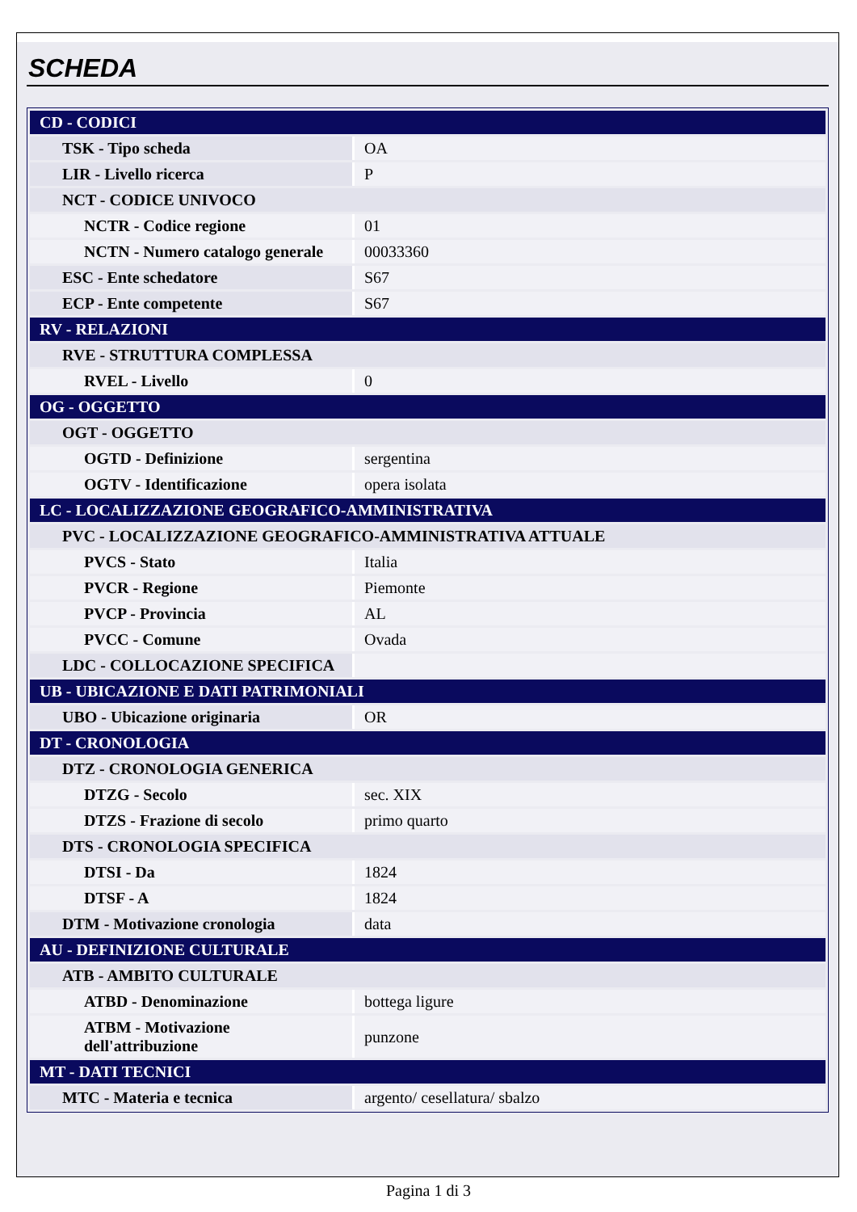SCHEDA
| CD - CODICI | |
| TSK - Tipo scheda | OA |
| LIR - Livello ricerca | P |
| NCT - CODICE UNIVOCO | |
| NCTR - Codice regione | 01 |
| NCTN - Numero catalogo generale | 00033360 |
| ESC - Ente schedatore | S67 |
| ECP - Ente competente | S67 |
| RV - RELAZIONI | |
| RVE - STRUTTURA COMPLESSA | |
| RVEL - Livello | 0 |
| OG - OGGETTO | |
| OGT - OGGETTO | |
| OGTD - Definizione | sergentina |
| OGTV - Identificazione | opera isolata |
| LC - LOCALIZZAZIONE GEOGRAFICO-AMMINISTRATIVA | |
| PVC - LOCALIZZAZIONE GEOGRAFICO-AMMINISTRATIVA ATTUALE | |
| PVCS - Stato | Italia |
| PVCR - Regione | Piemonte |
| PVCP - Provincia | AL |
| PVCC - Comune | Ovada |
| LDC - COLLOCAZIONE SPECIFICA | |
| UB - UBICAZIONE E DATI PATRIMONIALI | |
| UBO - Ubicazione originaria | OR |
| DT - CRONOLOGIA | |
| DTZ - CRONOLOGIA GENERICA | |
| DTZG - Secolo | sec. XIX |
| DTZS - Frazione di secolo | primo quarto |
| DTS - CRONOLOGIA SPECIFICA | |
| DTSI - Da | 1824 |
| DTSF - A | 1824 |
| DTM - Motivazione cronologia | data |
| AU - DEFINIZIONE CULTURALE | |
| ATB - AMBITO CULTURALE | |
| ATBD - Denominazione | bottega ligure |
| ATBM - Motivazione dell'attribuzione | punzone |
| MT - DATI TECNICI | |
| MTC - Materia e tecnica | argento/ cesellatura/ sbalzo |
Pagina 1 di 3